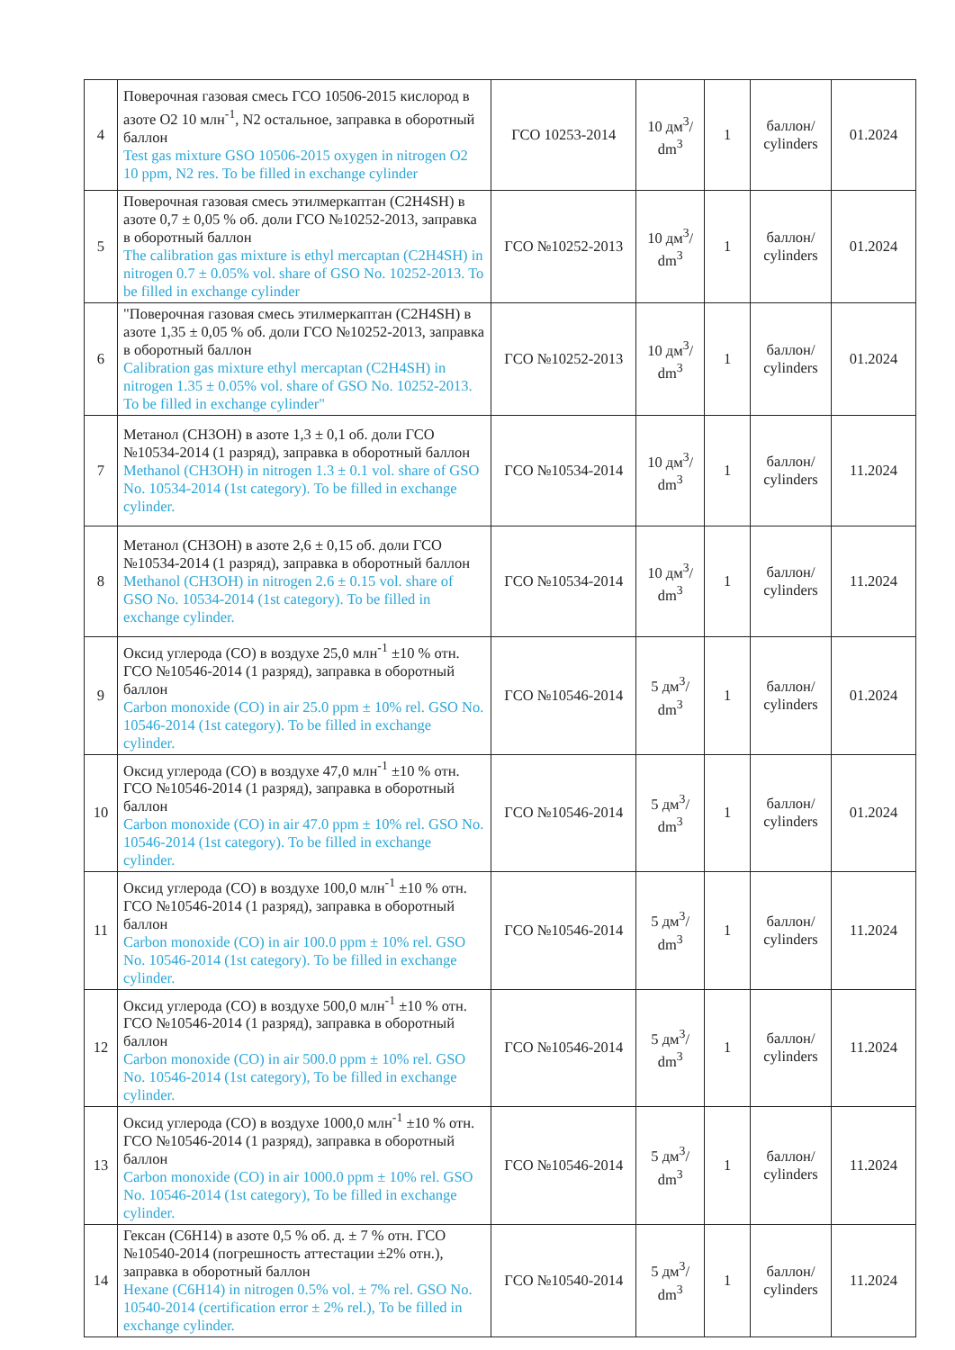| 4 | Поверочная газовая смесь ГСО 10506-2015 кислород в азоте O2 10 млн<sup>-1</sup>, N2 остальное, заправка в оборотный баллон Test gas mixture GSO 10506-2015 oxygen in nitrogen O2 10 ppm, N2 res. To be filled in exchange cylinder | ГСО 10253-2014 | 10 дм<sup>3</sup>/ dm<sup>3</sup> | 1 | баллон/ cylinders | 01.2024 |
| 5 | Поверочная газовая смесь этилмеркаптан (C2H4SH) в азоте 0,7 ± 0,05 % об. доли ГСО №10252-2013, заправка в оборотный баллон The calibration gas mixture is ethyl mercaptan (C2H4SH) in nitrogen 0.7 ± 0.05% vol. share of GSO No. 10252-2013. To be filled in exchange cylinder | ГСО №10252-2013 | 10 дм<sup>3</sup>/ dm<sup>3</sup> | 1 | баллон/ cylinders | 01.2024 |
| 6 | "Поверочная газовая смесь этилмеркаптан (C2H4SH) в азоте 1,35 ± 0,05 % об. доли ГСО №10252-2013, заправка в оборотный баллон Calibration gas mixture ethyl mercaptan (C2H4SH) in nitrogen 1.35 ± 0.05% vol. share of GSO No. 10252-2013. To be filled in exchange cylinder" | ГСО №10252-2013 | 10 дм<sup>3</sup>/ dm<sup>3</sup> | 1 | баллон/ cylinders | 01.2024 |
| 7 | Метанол (CH3OH) в азоте 1,3 ± 0,1 об. доли ГСО №10534-2014 (1 разряд), заправка в оборотный баллон Methanol (CH3OH) in nitrogen 1.3 ± 0.1 vol. share of GSO No. 10534-2014 (1st category). To be filled in exchange cylinder. | ГСО №10534-2014 | 10 дм<sup>3</sup>/ dm<sup>3</sup> | 1 | баллон/ cylinders | 11.2024 |
| 8 | Метанол (CH3OH) в азоте 2,6 ± 0,15 об. доли ГСО №10534-2014 (1 разряд), заправка в оборотный баллон Methanol (CH3OH) in nitrogen 2.6 ± 0.15 vol. share of GSO No. 10534-2014 (1st category). To be filled in exchange cylinder. | ГСО №10534-2014 | 10 дм<sup>3</sup>/ dm<sup>3</sup> | 1 | баллон/ cylinders | 11.2024 |
| 9 | Оксид углерода (CO) в воздухе 25,0 млн<sup>-1</sup> ±10 % отн. ГСО №10546-2014 (1 разряд), заправка в оборотный баллон Carbon monoxide (CO) in air 25.0 ppm ± 10% rel. GSO No. 10546-2014 (1st category). To be filled in exchange cylinder. | ГСО №10546-2014 | 5 дм<sup>3</sup>/ dm<sup>3</sup> | 1 | баллон/ cylinders | 01.2024 |
| 10 | Оксид углерода (CO) в воздухе 47,0 млн<sup>-1</sup> ±10 % отн. ГСО №10546-2014 (1 разряд), заправка в оборотный баллон Carbon monoxide (CO) in air 47.0 ppm ± 10% rel. GSO No. 10546-2014 (1st category). To be filled in exchange cylinder. | ГСО №10546-2014 | 5 дм<sup>3</sup>/ dm<sup>3</sup> | 1 | баллон/ cylinders | 01.2024 |
| 11 | Оксид углерода (CO) в воздухе 100,0 млн<sup>-1</sup> ±10 % отн. ГСО №10546-2014 (1 разряд), заправка в оборотный баллон Carbon monoxide (CO) in air 100.0 ppm ± 10% rel. GSO No. 10546-2014 (1st category). To be filled in exchange cylinder. | ГСО №10546-2014 | 5 дм<sup>3</sup>/ dm<sup>3</sup> | 1 | баллон/ cylinders | 11.2024 |
| 12 | Оксид углерода (CO) в воздухе 500,0 млн<sup>-1</sup> ±10 % отн. ГСО №10546-2014 (1 разряд), заправка в оборотный баллон Carbon monoxide (CO) in air 500.0 ppm ± 10% rel. GSO No. 10546-2014 (1st category), To be filled in exchange cylinder. | ГСО №10546-2014 | 5 дм<sup>3</sup>/ dm<sup>3</sup> | 1 | баллон/ cylinders | 11.2024 |
| 13 | Оксид углерода (CO) в воздухе 1000,0 млн<sup>-1</sup> ±10 % отн. ГСО №10546-2014 (1 разряд), заправка в оборотный баллон Carbon monoxide (CO) in air 1000.0 ppm ± 10% rel. GSO No. 10546-2014 (1st category), To be filled in exchange cylinder. | ГСО №10546-2014 | 5 дм<sup>3</sup>/ dm<sup>3</sup> | 1 | баллон/ cylinders | 11.2024 |
| 14 | Гексан (C6H14) в азоте 0,5 % об. д. ± 7 % отн. ГСО №10540-2014 (погрешность аттестации ±2% отн.), заправка в оборотный баллон Hexane (C6H14) in nitrogen 0.5% vol. ± 7% rel. GSO No. 10540-2014 (certification error ± 2% rel.), To be filled in exchange cylinder. | ГСО №10540-2014 | 5 дм<sup>3</sup>/ dm<sup>3</sup> | 1 | баллон/ cylinders | 11.2024 |